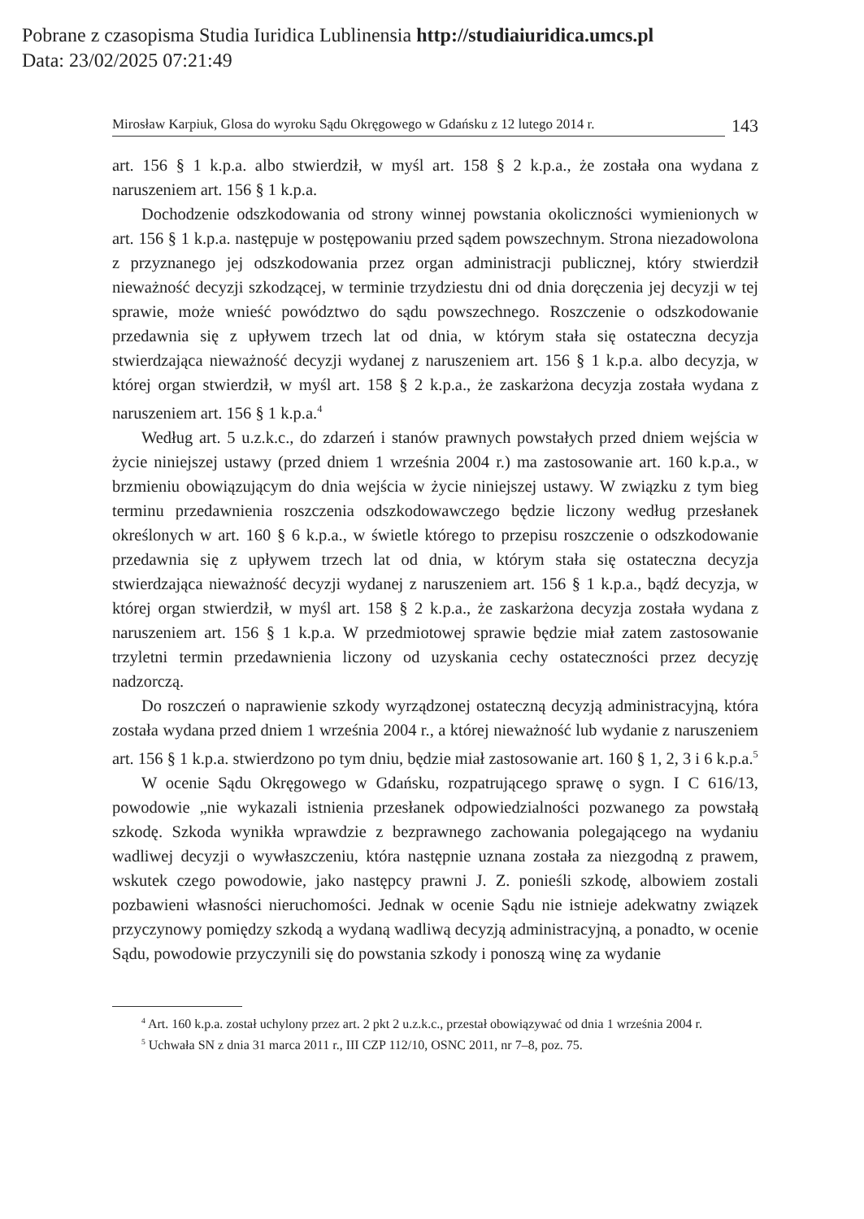Pobrane z czasopisma Studia Iuridica Lublinensia http://studiaiuridica.umcs.pl
Data: 23/02/2025 07:21:49
Mirosław Karpiuk, Glosa do wyroku Sądu Okręgowego w Gdańsku z 12 lutego 2014 r. 143
art. 156 § 1 k.p.a. albo stwierdził, w myśl art. 158 § 2 k.p.a., że została ona wydana z naruszeniem art. 156 § 1 k.p.a.
Dochodzenie odszkodowania od strony winnej powstania okoliczności wymienionych w art. 156 § 1 k.p.a. następuje w postępowaniu przed sądem powszechnym. Strona niezadowolona z przyznanego jej odszkodowania przez organ administracji publicznej, który stwierdził nieważność decyzji szkodzącej, w terminie trzydziestu dni od dnia doręczenia jej decyzji w tej sprawie, może wnieść powództwo do sądu powszechnego. Roszczenie o odszkodowanie przedawnia się z upływem trzech lat od dnia, w którym stała się ostateczna decyzja stwierdzająca nieważność decyzji wydanej z naruszeniem art. 156 § 1 k.p.a. albo decyzja, w której organ stwierdził, w myśl art. 158 § 2 k.p.a., że zaskarżona decyzja została wydana z naruszeniem art. 156 § 1 k.p.a.<sup>4</sup>
Według art. 5 u.z.k.c., do zdarzeń i stanów prawnych powstałych przed dniem wejścia w życie niniejszej ustawy (przed dniem 1 września 2004 r.) ma zastosowanie art. 160 k.p.a., w brzmieniu obowiązującym do dnia wejścia w życie niniejszej ustawy. W związku z tym bieg terminu przedawnienia roszczenia odszkodowawczego będzie liczony według przesłanek określonych w art. 160 § 6 k.p.a., w świetle którego to przepisu roszczenie o odszkodowanie przedawnia się z upływem trzech lat od dnia, w którym stała się ostateczna decyzja stwierdzająca nieważność decyzji wydanej z naruszeniem art. 156 § 1 k.p.a., bądź decyzja, w której organ stwierdził, w myśl art. 158 § 2 k.p.a., że zaskarżona decyzja została wydana z naruszeniem art. 156 § 1 k.p.a. W przedmiotowej sprawie będzie miał zatem zastosowanie trzyletni termin przedawnienia liczony od uzyskania cechy ostateczności przez decyzję nadzorczą.
Do roszczeń o naprawienie szkody wyrządzonej ostateczną decyzją administracyjną, która została wydana przed dniem 1 września 2004 r., a której nieważność lub wydanie z naruszeniem art. 156 § 1 k.p.a. stwierdzono po tym dniu, będzie miał zastosowanie art. 160 § 1, 2, 3 i 6 k.p.a.<sup>5</sup>
W ocenie Sądu Okręgowego w Gdańsku, rozpatrującego sprawę o sygn. I C 616/13, powodowie „nie wykazali istnienia przesłanek odpowiedzialności pozwanego za powstałą szkodę. Szkoda wynikła wprawdzie z bezprawnego zachowania polegającego na wydaniu wadliwej decyzji o wywłaszczeniu, która następnie uznana została za niezgodną z prawem, wskutek czego powodowie, jako następcy prawni J. Z. ponieśli szkodę, albowiem zostali pozbawieni własności nieruchomości. Jednak w ocenie Sądu nie istnieje adekwatny związek przyczynowy pomiędzy szkodą a wydaną wadliwą decyzją administracyjną, a ponadto, w ocenie Sądu, powodowie przyczynili się do powstania szkody i ponoszą winę za wydanie
<sup>4</sup> Art. 160 k.p.a. został uchylony przez art. 2 pkt 2 u.z.k.c., przestał obowiązywać od dnia 1 września 2004 r.
<sup>5</sup> Uchwała SN z dnia 31 marca 2011 r., III CZP 112/10, OSNC 2011, nr 7–8, poz. 75.